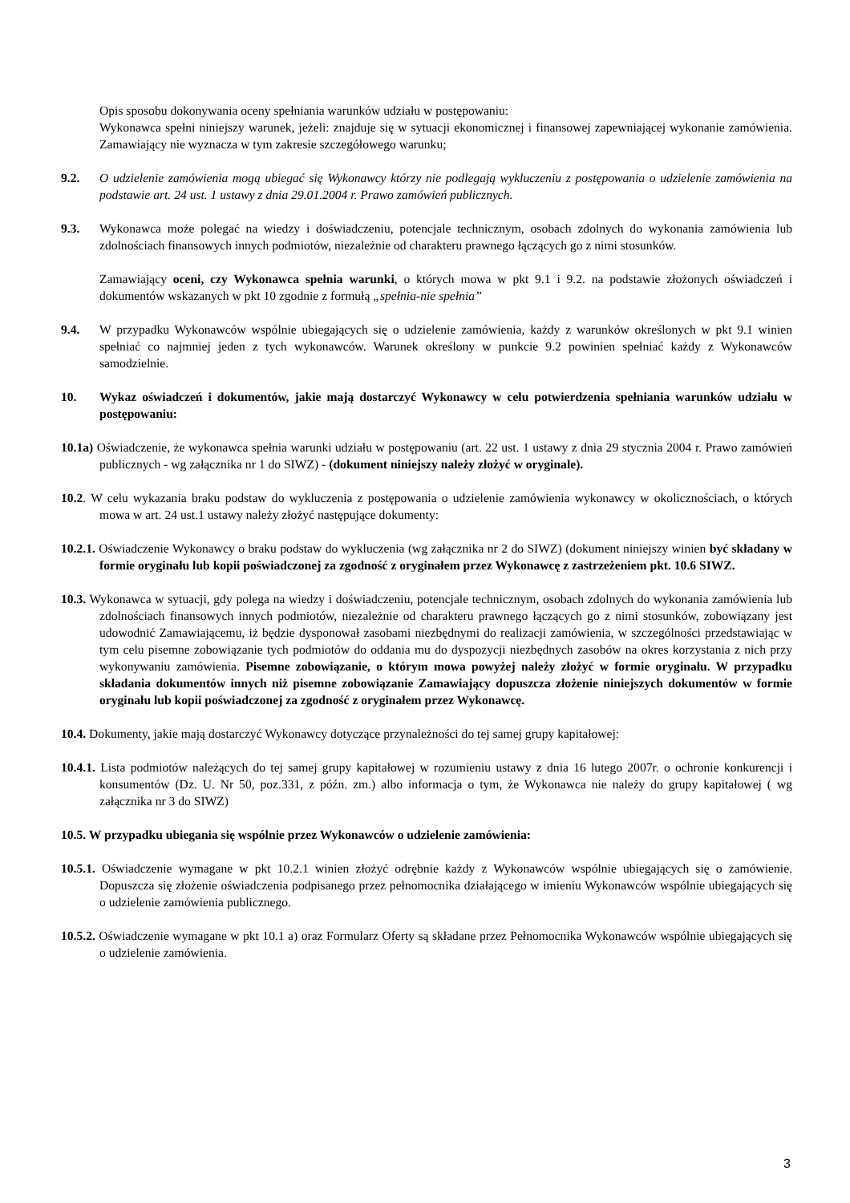Opis sposobu dokonywania oceny spełniania warunków udziału w postępowaniu:
Wykonawca spełni niniejszy warunek, jeżeli: znajduje się w sytuacji ekonomicznej i finansowej zapewniającej wykonanie zamówienia. Zamawiający nie wyznacza w tym zakresie szczegółowego warunku;
9.2. O udzielenie zamówienia mogą ubiegać się Wykonawcy którzy nie podlegają wykluczeniu z postępowania o udzielenie zamówienia na podstawie art. 24 ust. 1 ustawy z dnia 29.01.2004 r. Prawo zamówień publicznych.
9.3. Wykonawca może polegać na wiedzy i doświadczeniu, potencjale technicznym, osobach zdolnych do wykonania zamówienia lub zdolnościach finansowych innych podmiotów, niezależnie od charakteru prawnego łączących go z nimi stosunków.
Zamawiający oceni, czy Wykonawca spełnia warunki, o których mowa w pkt 9.1 i 9.2. na podstawie złożonych oświadczeń i dokumentów wskazanych w pkt 10 zgodnie z formułą „spełnia-nie spełnia”
9.4. W przypadku Wykonawców wspólnie ubiegających się o udzielenie zamówienia, każdy z warunków określonych w pkt 9.1 winien spełniać co najmniej jeden z tych wykonawców. Warunek określony w punkcie 9.2 powinien spełniać każdy z Wykonawców samodzielnie.
10. Wykaz oświadczeń i dokumentów, jakie mają dostarczyć Wykonawcy w celu potwierdzenia spełniania warunków udziału w postępowaniu:
10.1a) Oświadczenie, że wykonawca spełnia warunki udziału w postępowaniu (art. 22 ust. 1 ustawy z dnia 29 stycznia 2004 r. Prawo zamówień publicznych - wg załącznika nr 1 do SIWZ) - (dokument niniejszy należy złożyć w oryginale).
10.2. W celu wykazania braku podstaw do wykluczenia z postępowania o udzielenie zamówienia wykonawcy w okolicznościach, o których mowa w art. 24 ust.1 ustawy należy złożyć następujące dokumenty:
10.2.1. Oświadczenie Wykonawcy o braku podstaw do wykluczenia (wg załącznika nr 2 do SIWZ) (dokument niniejszy winien być składany w formie oryginału lub kopii poświadczonej za zgodność z oryginałem przez Wykonawcę z zastrzeżeniem pkt. 10.6 SIWZ.
10.3. Wykonawca w sytuacji, gdy polega na wiedzy i doświadczeniu, potencjale technicznym, osobach zdolnych do wykonania zamówienia lub zdolnościach finansowych innych podmiotów, niezależnie od charakteru prawnego łączących go z nimi stosunków, zobowiązany jest udowodnić Zamawiającemu, iż będzie dysponował zasobami niezbędnymi do realizacji zamówienia, w szczególności przedstawiając w tym celu pisemne zobowiązanie tych podmiotów do oddania mu do dyspozycji niezbędnych zasobów na okres korzystania z nich przy wykonywaniu zamówienia. Pisemne zobowiązanie, o którym mowa powyżej należy złożyć w formie oryginału. W przypadku składania dokumentów innych niż pisemne zobowiązanie Zamawiający dopuszcza złożenie niniejszych dokumentów w formie oryginału lub kopii poświadczonej za zgodność z oryginałem przez Wykonawcę.
10.4. Dokumenty, jakie mają dostarczyć Wykonawcy dotyczące przynależności do tej samej grupy kapitałowej:
10.4.1. Lista podmiotów należących do tej samej grupy kapitałowej w rozumieniu ustawy z dnia 16 lutego 2007r. o ochronie konkurencji i konsumentów (Dz. U. Nr 50, poz.331, z późn. zm.) albo informacja o tym, że Wykonawca nie należy do grupy kapitałowej ( wg załącznika nr 3 do SIWZ)
10.5. W przypadku ubiegania się wspólnie przez Wykonawców o udzielenie zamówienia:
10.5.1. Oświadczenie wymagane w pkt 10.2.1 winien złożyć odrębnie każdy z Wykonawców wspólnie ubiegających się o zamówienie. Dopuszcza się złożenie oświadczenia podpisanego przez pełnomocnika działającego w imieniu Wykonawców wspólnie ubiegających się o udzielenie zamówienia publicznego.
10.5.2. Oświadczenie wymagane w pkt 10.1 a) oraz Formularz Oferty są składane przez Pełnomocnika Wykonawców wspólnie ubiegających się o udzielenie zamówienia.
3